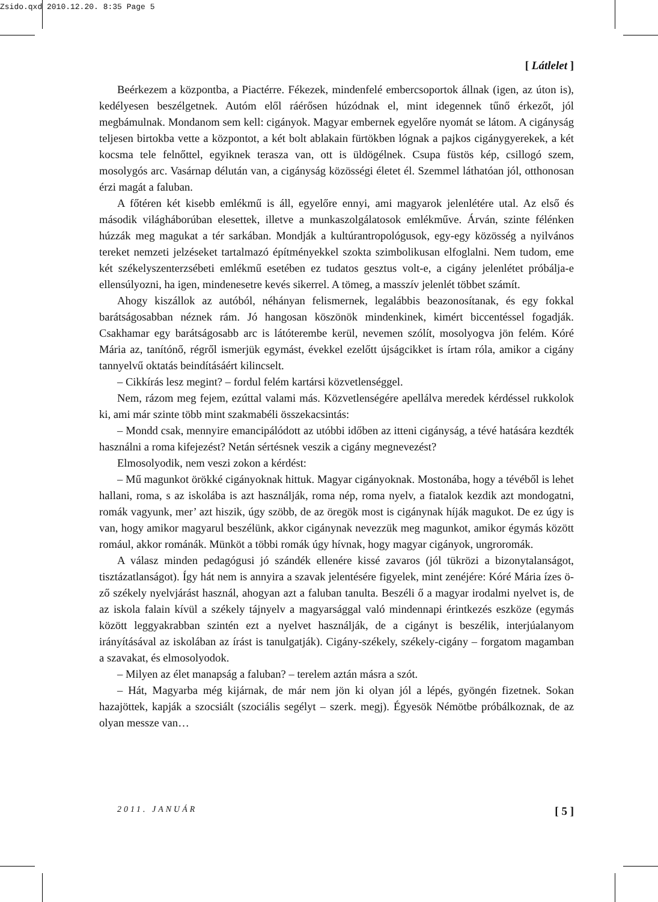Zsido.qxd 2010.12.20. 8:35 Page 5
[ Látlelet ]
Beérkezem a központba, a Piactérre. Fékezek, mindenfelé embercsoportok állnak (igen, az úton is), kedélyesen beszélgetnek. Autóm elől ráérősen húzódnak el, mint idegennek tűnő érkezőt, jól megbámulnak. Mondanom sem kell: cigányok. Magyar embernek egyelőre nyomát se látom. A cigányság teljesen birtokba vette a központot, a két bolt ablakain fürtökben lógnak a pajkos cigánygyerekek, a két kocsma tele felnőttel, egyiknek terasza van, ott is üldögélnek. Csupa füstös kép, csillogó szem, mosolygós arc. Vasárnap délután van, a cigányság közösségi életet él. Szemmel láthatóan jól, otthonosan érzi magát a faluban.
A főtéren két kisebb emlékmű is áll, egyelőre ennyi, ami magyarok jelenlétére utal. Az első és második világháborúban elesettek, illetve a munkaszolgálatosok emlékműve. Árván, szinte félénken húzzák meg magukat a tér sarkában. Mondják a kultúrantropológusok, egy-egy közösség a nyilvános tereket nemzeti jelzéseket tartalmazó építményekkel szokta szimbolikusan elfoglalni. Nem tudom, eme két székelyszenterzsébeti emlékmű esetében ez tudatos gesztus volt-e, a cigány jelenlétet próbálja-e ellensúlyozni, ha igen, mindenesetre kevés sikerrel. A tömeg, a masszív jelenlét többet számít.
Ahogy kiszállok az autóból, néhányan felismernek, legalábbis beazonosítanak, és egy fokkal barátságosabban néznek rám. Jó hangosan köszönök mindenkinek, kimért biccentéssel fogadják. Csakhamar egy barátságosabb arc is látóterembe kerül, nevemen szólít, mosolyogva jön felém. Kóré Mária az, tanítónő, régről ismerjük egymást, évekkel ezelőtt újságcikket is írtam róla, amikor a cigány tannyelvű oktatás beindításáért kilincselt.
– Cikkírás lesz megint? – fordul felém kartársi közvetlenséggel.
Nem, rázom meg fejem, ezúttal valami más. Közvetlenségére apellálva meredek kérdéssel rukkolok ki, ami már szinte több mint szakmabéli összekacsintás:
– Mondd csak, mennyire emancipálódott az utóbbi időben az itteni cigányság, a tévé hatására kezdték használni a roma kifejezést? Netán sértésnek veszik a cigány megnevezést?
Elmosolyodik, nem veszi zokon a kérdést:
– Mű magunkot örökké cigányoknak hittuk. Magyar cigányoknak. Mostonába, hogy a tévéből is lehet hallani, roma, s az iskolába is azt használják, roma nép, roma nyelv, a fiatalok kezdik azt mondogatni, romák vagyunk, mer’ azt hiszik, úgy szöbb, de az öregök most is cigánynak híják magukot. De ez úgy is van, hogy amikor magyarul beszélünk, akkor cigánynak nevezzük meg magunkot, amikor égymás között romául, akkor románák. Münköt a többi romák úgy hívnak, hogy magyar cigányok, ungroromák.
A válasz minden pedagógusi jó szándék ellenére kissé zavaros (jól tükrözi a bizonytalanságot, tisztázatlanságot). Így hát nem is annyira a szavak jelentésére figyelek, mint zenéjére: Kóré Mária ízes ö-ző székely nyelvjárást használ, ahogyan azt a faluban tanulta. Beszéli ő a magyar irodalmi nyelvet is, de az iskola falain kívül a székely tájnyelv a magyarsággal való mindennapi érintkezés eszköze (egymás között leggyakrabban szintén ezt a nyelvet használják, de a cigányt is beszélik, interjúalanyom irányításával az iskolában az írást is tanulgatják). Cigány-székely, székely-cigány – forgatom magamban a szavakat, és elmosolyodok.
– Milyen az élet manapság a faluban? – terelem aztán másra a szót.
– Hát, Magyarba még kijárnak, de már nem jön ki olyan jól a lépés, gyöngén fizetnek. Sokan hazajöttek, kapják a szocsiált (szociális segélyt – szerk. megj). Égyesök Némötbe próbálkoznak, de az olyan messze van…
2011. JANUÁR [ 5 ]